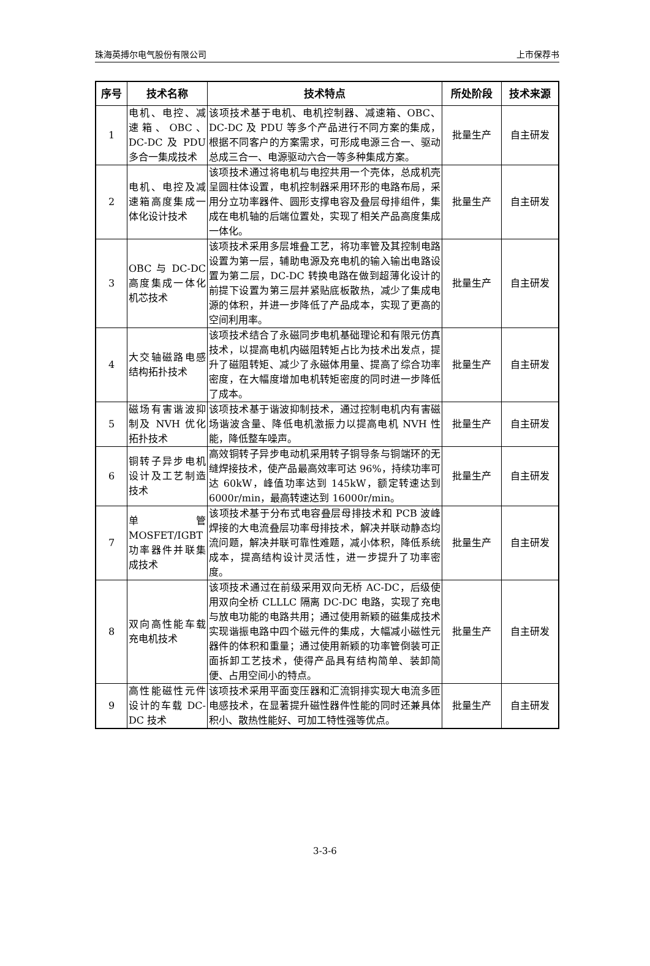珠海英搏尔电气股份有限公司 上市保荐书
| 序号 | 技术名称 | 技术特点 | 所处阶段 | 技术来源 |
| --- | --- | --- | --- | --- |
| 1 | 电机、电控、减速箱、OBC、DC-DC 及 PDU 多合一集成技术 | 该项技术基于电机、电机控制器、减速箱、OBC、DC-DC 及 PDU 等多个产品进行不同方案的集成，根据不同客户的方案需求，可形成电源三合一、驱动总成三合一、电源驱动六合一等多种集成方案。 | 批量生产 | 自主研发 |
| 2 | 电机、电控及减速箱高度集成一体化设计技术 | 该项技术通过将电机与电控共用一个壳体，总成机壳呈圆柱体设置，电机控制器采用环形的电路布局，采用分立功率器件、圆形支撑电容及叠层母排组件，集成在电机轴的后端位置处，实现了相关产品高度集成一体化。 | 批量生产 | 自主研发 |
| 3 | OBC 与 DC-DC 高度集成一体化机芯技术 | 该项技术采用多层堆叠工艺，将功率管及其控制电路设置为第一层，辅助电源及充电机的输入输出电路设置为第二层，DC-DC 转换电路在做到超薄化设计的前提下设置为第三层并紧贴底板散热，减少了集成电源的体积，并进一步降低了产品成本，实现了更高的空间利用率。 | 批量生产 | 自主研发 |
| 4 | 大交轴磁路电感结构拓扑技术 | 该项技术结合了永磁同步电机基础理论和有限元仿真技术，以提高电机内磁阻转矩占比为技术出发点，提升了磁阻转矩、减少了永磁体用量、提高了综合功率密度，在大幅度增加电机转矩密度的同时进一步降低了成本。 | 批量生产 | 自主研发 |
| 5 | 磁场有害谐波抑制及 NVH 优化拓扑技术 | 该项技术基于谐波抑制技术，通过控制电机内有害磁场谐波含量、降低电机激振力以提高电机 NVH 性能，降低整车噪声。 | 批量生产 | 自主研发 |
| 6 | 铜转子异步电机设计及工艺制造技术 | 高效铜转子异步电动机采用转子铜导条与铜端环的无缝焊接技术，使产品最高效率可达 96%，持续功率可达 60kW，峰值功率达到 145kW，额定转速达到 6000r/min，最高转速达到 16000r/min。 | 批量生产 | 自主研发 |
| 7 | 单管 MOSFET/IGBT 功率器件并联集成技术 | 该项技术基于分布式电容叠层母排技术和 PCB 波峰焊接的大电流叠层功率母排技术，解决并联动静态均流问题，解决并联可靠性难题，减小体积，降低系统成本，提高结构设计灵活性，进一步提升了功率密度。 | 批量生产 | 自主研发 |
| 8 | 双向高性能车载充电机技术 | 该项技术通过在前级采用双向无桥 AC-DC，后级使用双向全桥 CLLLC 隔离 DC-DC 电路，实现了充电与放电功能的电路共用；通过使用新颖的磁集成技术实现谐振电路中四个磁元件的集成，大幅减小磁性元器件的体积和重量；通过使用新颖的功率管倒装可正面拆卸工艺技术，使得产品具有结构简单、装卸简便、占用空间小的特点。 | 批量生产 | 自主研发 |
| 9 | 高性能磁性元件设计的车载 DC-DC 技术 | 该项技术采用平面变压器和汇流铜排实现大电流多匝电感技术，在显著提升磁性器件性能的同时还兼具体积小、散热性能好、可加工特性强等优点。 | 批量生产 | 自主研发 |
3-3-6